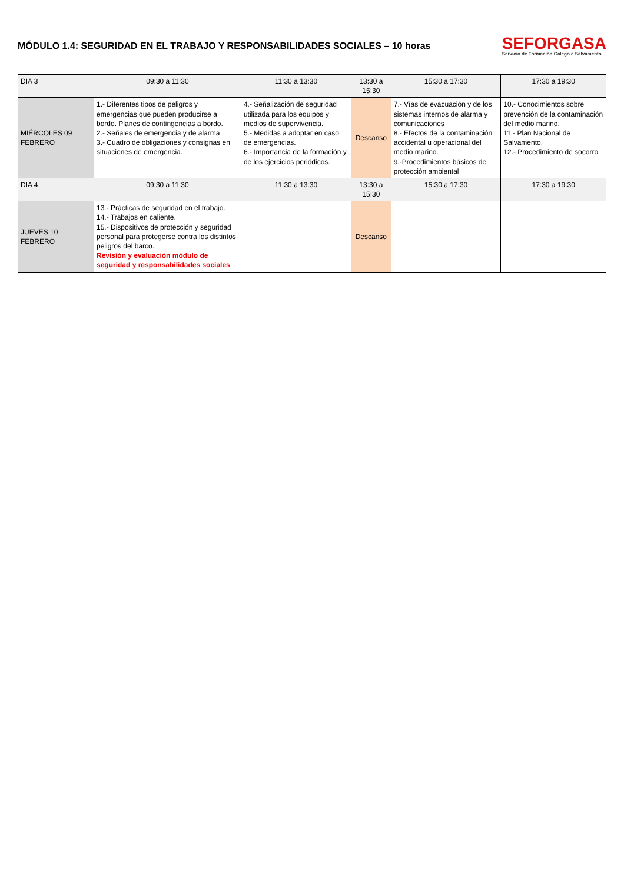MÓDULO 1.4: SEGURIDAD EN EL TRABAJO Y RESPONSABILIDADES SOCIALES – 10 horas
SEFORGASA
Servicio de Formación Galego e Salvamento
| DIA 3 | 09:30 a 11:30 | 11:30 a 13:30 | 13:30 a 15:30 | 15:30 a 17:30 | 17:30 a 19:30 |
| --- | --- | --- | --- | --- | --- |
| MIÉRCOLES 09 FEBRERO | 1.- Diferentes tipos de peligros y emergencias que pueden producirse a bordo. Planes de contingencias a bordo. 2.- Señales de emergencia y de alarma 3.- Cuadro de obligaciones y consignas en situaciones de emergencia. | 4.- Señalización de seguridad utilizada para los equipos y medios de supervivencia. 5.- Medidas a adoptar en caso de emergencias. 6.- Importancia de la formación y de los ejercicios periódicos. | Descanso | 7.- Vías de evacuación y de los sistemas internos de alarma y comunicaciones 8.- Efectos de la contaminación accidental u operacional del medio marino. 9.-Procedimientos básicos de protección ambiental | 10.- Conocimientos sobre prevención de la contaminación del medio marino. 11.- Plan Nacional de Salvamento. 12.- Procedimiento de socorro |
| DIA 4 | 09:30 a 11:30 | 11:30 a 13:30 | 13:30 a 15:30 | 15:30 a 17:30 | 17:30 a 19:30 |
| JUEVES 10 FEBRERO | 13.- Prácticas de seguridad en el trabajo. 14.- Trabajos en caliente. 15.- Dispositivos de protección y seguridad personal para protegerse contra los distintos peligros del barco. Revisión y evaluación módulo de seguridad y responsabilidades sociales | | Descanso | | |